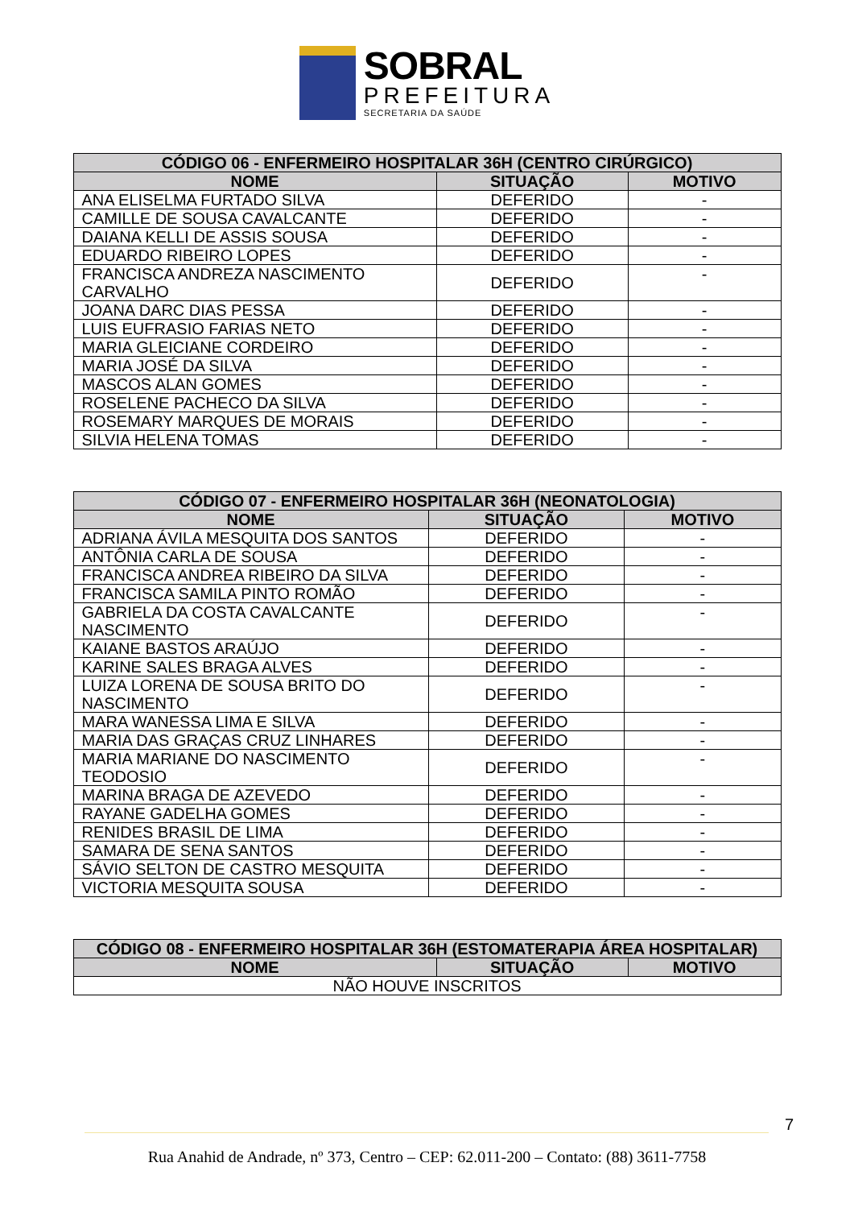SOBRAL
PREFEITURA
SECRETARIA DA SAÚDE
| CÓDIGO 06 - ENFERMEIRO HOSPITALAR 36H (CENTRO CIRÚRGICO) | | |
| --- | --- | --- |
| NOME | SITUAÇÃO | MOTIVO |
| ANA ELISELMA FURTADO SILVA | DEFERIDO | - |
| CAMILLE DE SOUSA CAVALCANTE | DEFERIDO | - |
| DAIANA KELLI DE ASSIS SOUSA | DEFERIDO | - |
| EDUARDO RIBEIRO LOPES | DEFERIDO | - |
| FRANCISCA ANDREZA NASCIMENTO CARVALHO | DEFERIDO | - |
| JOANA DARC DIAS PESSA | DEFERIDO | - |
| LUIS EUFRASIO FARIAS NETO | DEFERIDO | - |
| MARIA GLEICIANE CORDEIRO | DEFERIDO | - |
| MARIA JOSÉ DA SILVA | DEFERIDO | - |
| MASCOS ALAN GOMES | DEFERIDO | - |
| ROSELENE PACHECO DA SILVA | DEFERIDO | - |
| ROSEMARY MARQUES DE MORAIS | DEFERIDO | - |
| SILVIA HELENA TOMAS | DEFERIDO | - |
| CÓDIGO 07 - ENFERMEIRO HOSPITALAR 36H (NEONATOLOGIA) | | |
| --- | --- | --- |
| NOME | SITUAÇÃO | MOTIVO |
| ADRIANA ÁVILA MESQUITA DOS SANTOS | DEFERIDO | - |
| ANTÔNIA CARLA DE SOUSA | DEFERIDO | - |
| FRANCISCA ANDREA RIBEIRO DA SILVA | DEFERIDO | - |
| FRANCISCA SAMILA PINTO ROMÃO | DEFERIDO | - |
| GABRIELA DA COSTA CAVALCANTE NASCIMENTO | DEFERIDO | - |
| KAIANE BASTOS ARAÚJO | DEFERIDO | - |
| KARINE SALES BRAGA ALVES | DEFERIDO | - |
| LUIZA LORENA DE SOUSA BRITO DO NASCIMENTO | DEFERIDO | - |
| MARA WANESSA LIMA E SILVA | DEFERIDO | - |
| MARIA DAS GRAÇAS CRUZ LINHARES | DEFERIDO | - |
| MARIA MARIANE DO NASCIMENTO TEODOSIO | DEFERIDO | - |
| MARINA BRAGA DE AZEVEDO | DEFERIDO | - |
| RAYANE GADELHA GOMES | DEFERIDO | - |
| RENIDES BRASIL DE LIMA | DEFERIDO | - |
| SAMARA DE SENA SANTOS | DEFERIDO | - |
| SÁVIO SELTON DE CASTRO MESQUITA | DEFERIDO | - |
| VICTORIA MESQUITA SOUSA | DEFERIDO | - |
| CÓDIGO 08 - ENFERMEIRO HOSPITALAR 36H (ESTOMATERAPIA ÁREA HOSPITALAR) | | |
| --- | --- | --- |
| NOME | SITUAÇÃO | MOTIVO |
| NÃO HOUVE INSCRITOS | | |
7
Rua Anahid de Andrade, nº 373, Centro – CEP: 62.011-200 – Contato: (88) 3611-7758